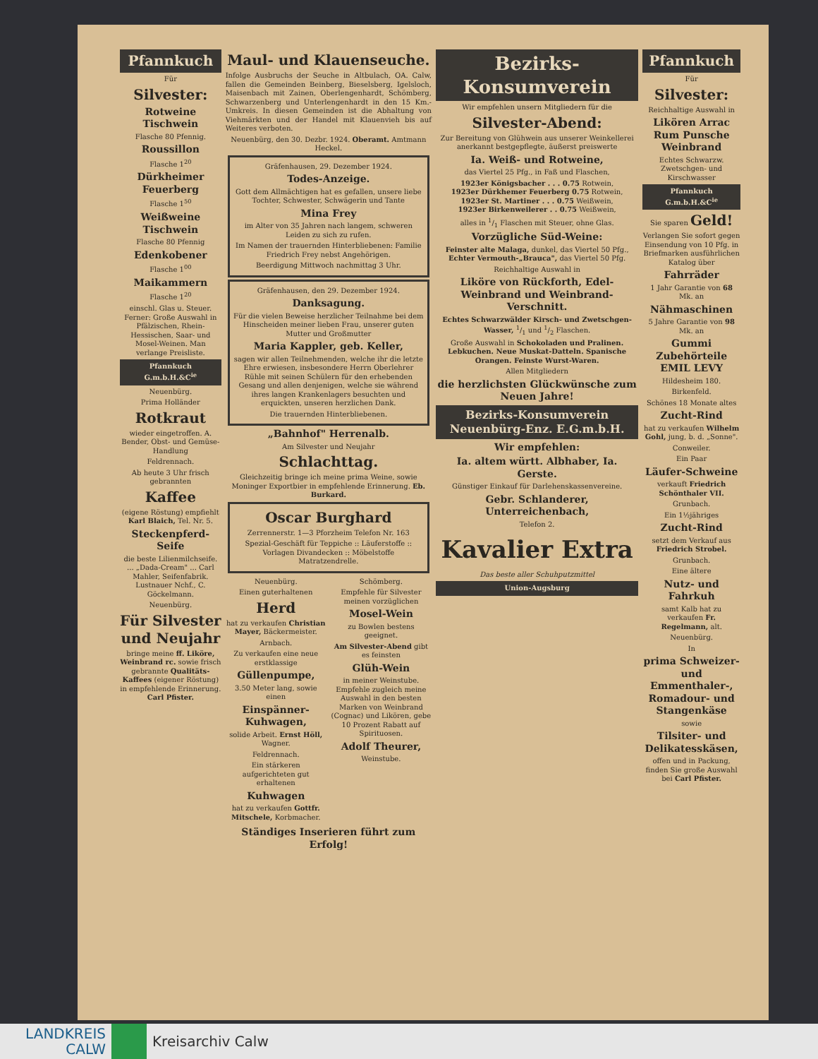Pfannkuch
Für
Silvester:
Rotweine Tischwein
Flasche 80 Pfennig.
Roussillon
Flasche 1<sup>20</sup>
Dürkheimer Feuerberg
Flasche 1<sup>50</sup>
Weißweine Tischwein
Flasche 80 Pfennig
Edenkobener
Flasche 1<sup>00</sup>
Maikammern
Flasche 1<sup>20</sup>
einschl. Glas u. Steuer. Ferner: Große Auswahl in Pfälzischen, Rhein-Hessischen, Saar- und Mosel-Weinen. Man verlange Preisliste.
Pfannkuch G.m.b.H.&C<sup>ie</sup>
Neuenbürg.
Prima Holländer
Rotkraut
wieder eingetroffen. A. Bender, Obst- und Gemüse-Handlung
Feldrennach.
Ab heute 3 Uhr frisch gebrannten
Kaffee
(eigene Röstung) empfiehlt Karl Blaich, Tel. Nr. 5.
Steckenpferd-Seife
die beste Lilienmilchseife. ... „Dada-Cream" ... Carl Mahler, Seifenfabrik. Lustnauer Nchf., C. Göckelmann.
Neuenbürg.
Für Silvester und Neujahr
bringe meine ff. Liköre, Weinbrand rc. sowie frisch gebrannte Qualitäts-Kaffees (eigener Röstung) in empfehlende Erinnerung. Carl Pfister.
Maul- und Klauenseuche.
Infolge Ausbruchs der Seuche in Altbulach, OA. Calw, fallen die Gemeinden Beinberg, Bieselsberg, Igelsloch, Maisenbach mit Zainen, Oberlengenhardt, Schömberg, Schwarzenberg und Unterlengenhardt in den 15 Km.-Umkreis. In diesen Gemeinden ist die Abhaltung von Viehmärkten und der Handel mit Klauenvieh bis auf Weiteres verboten.
Neuenbürg, den 30. Dezbr. 1924. Oberamt. Amtmann Heckel.
Gräfenhausen, 29. Dezember 1924.
Todes-Anzeige.
Gott dem Allmächtigen hat es gefallen, unsere liebe Tochter, Schwester, Schwägerin und Tante
Mina Frey
im Alter von 35 Jahren nach langem, schweren Leiden zu sich zu rufen.
Im Namen der trauernden Hinterbliebenen: Familie Friedrich Frey nebst Angehörigen.
Beerdigung Mittwoch nachmittag 3 Uhr.
Gräfenhausen, den 29. Dezember 1924.
Danksagung.
Für die vielen Beweise herzlicher Teilnahme bei dem Hinscheiden meiner lieben Frau, unserer guten Mutter und Großmutter
Maria Kappler, geb. Keller,
sagen wir allen Teilnehmenden, welche ihr die letzte Ehre erwiesen, insbesondere Herrn Oberlehrer Rühle mit seinen Schülern für den erhebenden Gesang und allen denjenigen, welche sie während ihres langen Krankenlagers besuchten und erquickten, unseren herzlichen Dank.
Die trauernden Hinterbliebenen.
„Bahnhof" Herrenalb.
Am Silvester und Neujahr
Schlachttag.
Gleichzeitig bringe ich meine prima Weine, sowie Moninger Exportbier in empfehlende Erinnerung. Eb. Burkard.
Oscar Burghard
Zerrennerstr. 1—3 Pforzheim Telefon Nr. 163
Spezial-Geschäft für Teppiche :: Läuferstoffe :: Vorlagen Divandecken :: Möbelstoffe Matratzendrelle.
Neuenbürg.
Einen guterhaltenen
Herd
hat zu verkaufen Christian Mayer, Bäckermeister.
Arnbach.
Zu verkaufen eine neue erstklassige
Güllenpumpe,
3.50 Meter lang, sowie einen
Einspänner-Kuhwagen,
solide Arbeit. Ernst Höll, Wagner.
Feldrennach.
Ein stärkeren aufgerichteten gut erhaltenen
Kuhwagen
hat zu verkaufen Gottfr. Mitschele, Korbmacher.
Schömberg.
Empfehle für Silvester meinen vorzüglichen
Mosel-Wein
zu Bowlen bestens geeignet.
Am Silvester-Abend gibt es feinsten
Glüh-Wein
in meiner Weinstube. Empfehle zugleich meine Auswahl in den besten Marken von Weinbrand (Cognac) und Likören, gebe 10 Prozent Rabatt auf Spirituosen.
Adolf Theurer,
Weinstube.
Ständiges Inserieren führt zum Erfolg!
Bezirks-Konsumverein
Wir empfehlen unsern Mitgliedern für die
Silvester-Abend:
Zur Bereitung von Glühwein aus unserer Weinkellerei anerkannt bestgepflegte, äußerst preiswerte
Ia. Weiß- und Rotweine,
das Viertel 25 Pfg., in Faß und Flaschen,
1923er Königsbacher . . . 0.75 Rotwein,
1923er Dürkhemer Feuerberg 0.75 Rotwein,
1923er St. Martiner . . . 0.75 Weißwein,
1923er Birkenweilerer . . 0.75 Weißwein,
alles in 1/1 Flaschen mit Steuer, ohne Glas.
Vorzügliche Süd-Weine:
Feinster alte Malaga, dunkel, das Viertel 50 Pfg.,
Echter Vermouth-„Brauca", das Viertel 50 Pfg.
Reichhaltige Auswahl in
Liköre von Rückforth, Edel-Weinbrand und Weinbrand-Verschnitt.
Echtes Schwarzwälder Kirsch- und Zwetschgen-Wasser, 1/1 und 1/2 Flaschen.
Große Auswahl in Schokoladen und Pralinen. Lebkuchen. Neue Muskat-Datteln. Spanische Orangen. Feinste Wurst-Waren.
Allen Mitgliedern
die herzlichsten Glückwünsche zum Neuen Jahre!
Bezirks-Konsumverein Neuenbürg-Enz. E.G.m.b.H.
Wir empfehlen:
Ia. altem württ. Albhaber, Ia. Gerste.
Günstiger Einkauf für Darlehenskassenvereine.
Gebr. Schlanderer, Unterreichenbach,
Telefon 2.
Kavalier Extra
Das beste aller Schuhputzmittel
Union-Augsburg
Pfannkuch
Für
Silvester:
Reichhaltige Auswahl in
Likören Arrac Rum Punsche Weinbrand
Echtes Schwarzw. Zwetschgen- und Kirschwasser
Pfannkuch G.m.b.H.&C<sup>ie</sup>
Sie sparen Geld!
Verlangen Sie sofort gegen Einsendung von 10 Pfg. in Briefmarken ausführlichen Katalog über
Fahrräder
1 Jahr Garantie von 68 Mk. an
Nähmaschinen
5 Jahre Garantie von 98 Mk. an
Gummi Zubehörteile EMIL LEVY
Hildesheim 180.
Birkenfeld.
Schönes 18 Monate altes
Zucht-Rind
hat zu verkaufen Wilhelm Gohl, jung, b. d. „Sonne".
Conweiler.
Ein Paar
Läufer-Schweine
verkauft Friedrich Schönthaler VII.
Grunbach.
Ein 1½jähriges
Zucht-Rind
setzt dem Verkauf aus Friedrich Strobel.
Grunbach.
Eine ältere
Nutz- und Fahrkuh
samt Kalb hat zu verkaufen Fr. Regelmann, alt.
Neuenbürg.
In
prima Schweizer- und Emmenthaler-, Romadour- und Stangenkäse
sowie
Tilsiter- und Delikatesskäsen,
offen und in Packung, finden Sie große Auswahl bei Carl Pfister.
LANDKREIS
CALW
Kreisarchiv Calw